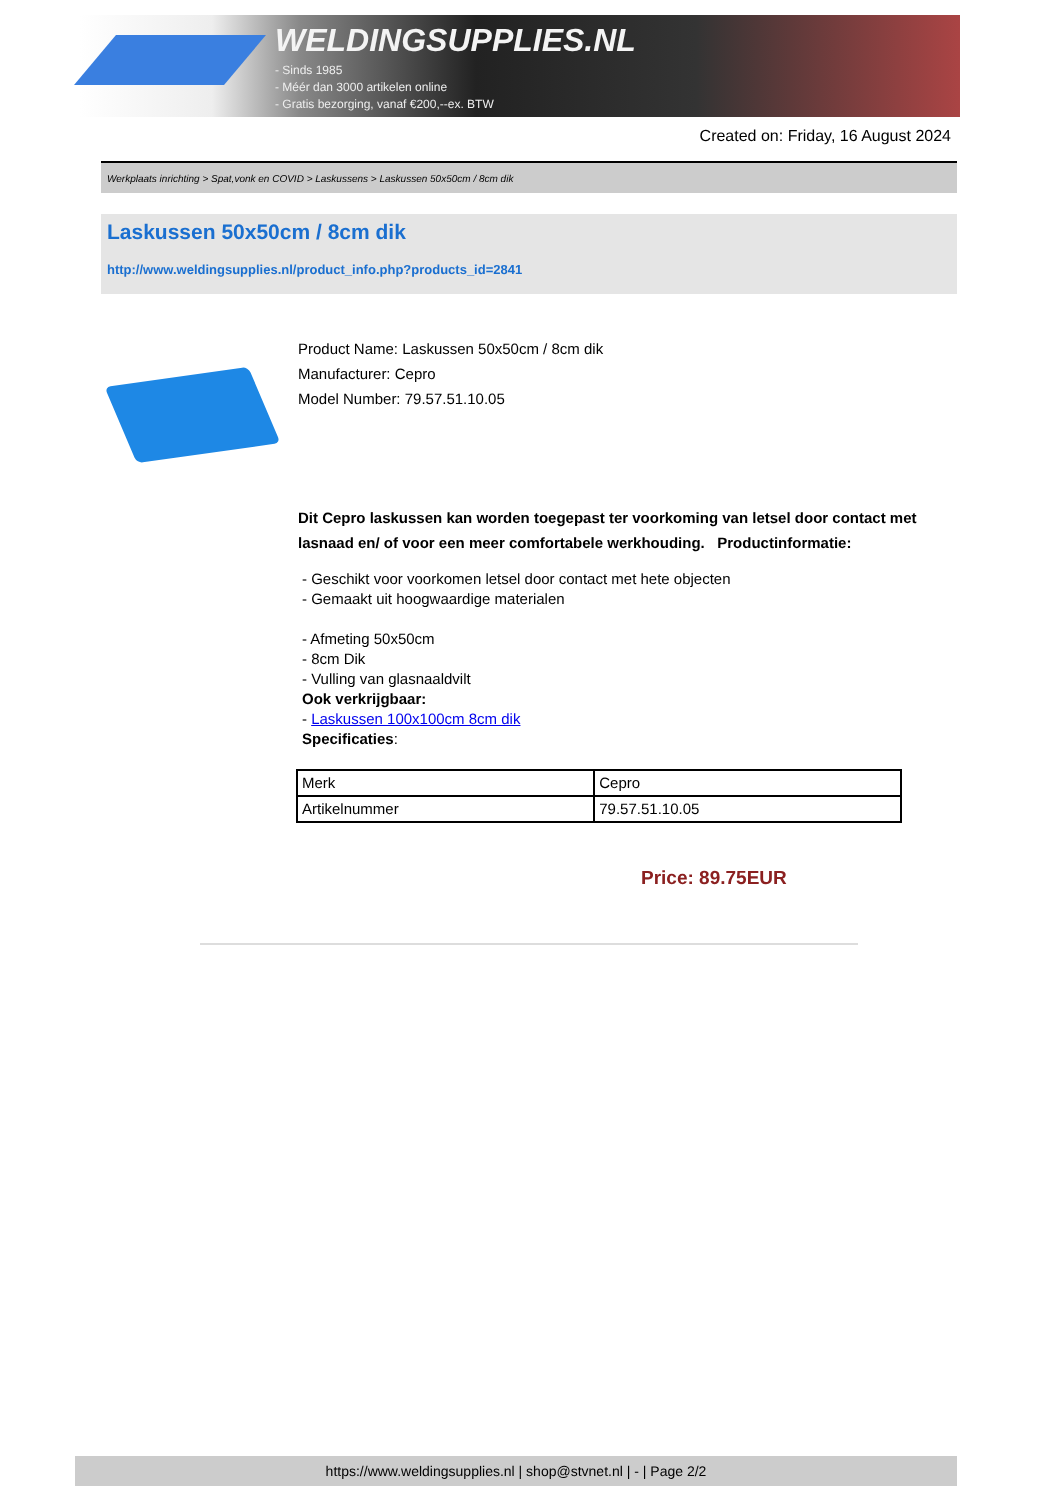WELDINGSUPPLIES.NL
- Sinds 1985
- Méér dan 3000 artikelen online
- Gratis bezorging, vanaf €200,--ex. BTW
Created on: Friday, 16 August 2024
Werkplaats inrichting > Spat,vonk en COVID > Laskussens > Laskussen 50x50cm / 8cm dik
Laskussen 50x50cm / 8cm dik
http://www.weldingsupplies.nl/product_info.php?products_id=2841
Product Name: Laskussen 50x50cm / 8cm dik
Manufacturer: Cepro
Model Number: 79.57.51.10.05
Dit Cepro laskussen kan worden toegepast ter voorkoming van letsel door contact met lasnaad en/ of voor een meer comfortabele werkhouding. Productinformatie:
- Geschikt voor voorkomen letsel door contact met hete objecten
- Gemaakt uit hoogwaardige materialen
- Afmeting 50x50cm
- 8cm Dik
- Vulling van glasnaaldvilt
Ook verkrijgbaar:
- Laskussen 100x100cm 8cm dik
Specificaties:
| Merk | Cepro |
| Artikelnummer | 79.57.51.10.05 |
Price: 89.75EUR
https://www.weldingsupplies.nl | shop@stvnet.nl | - | Page 2/2